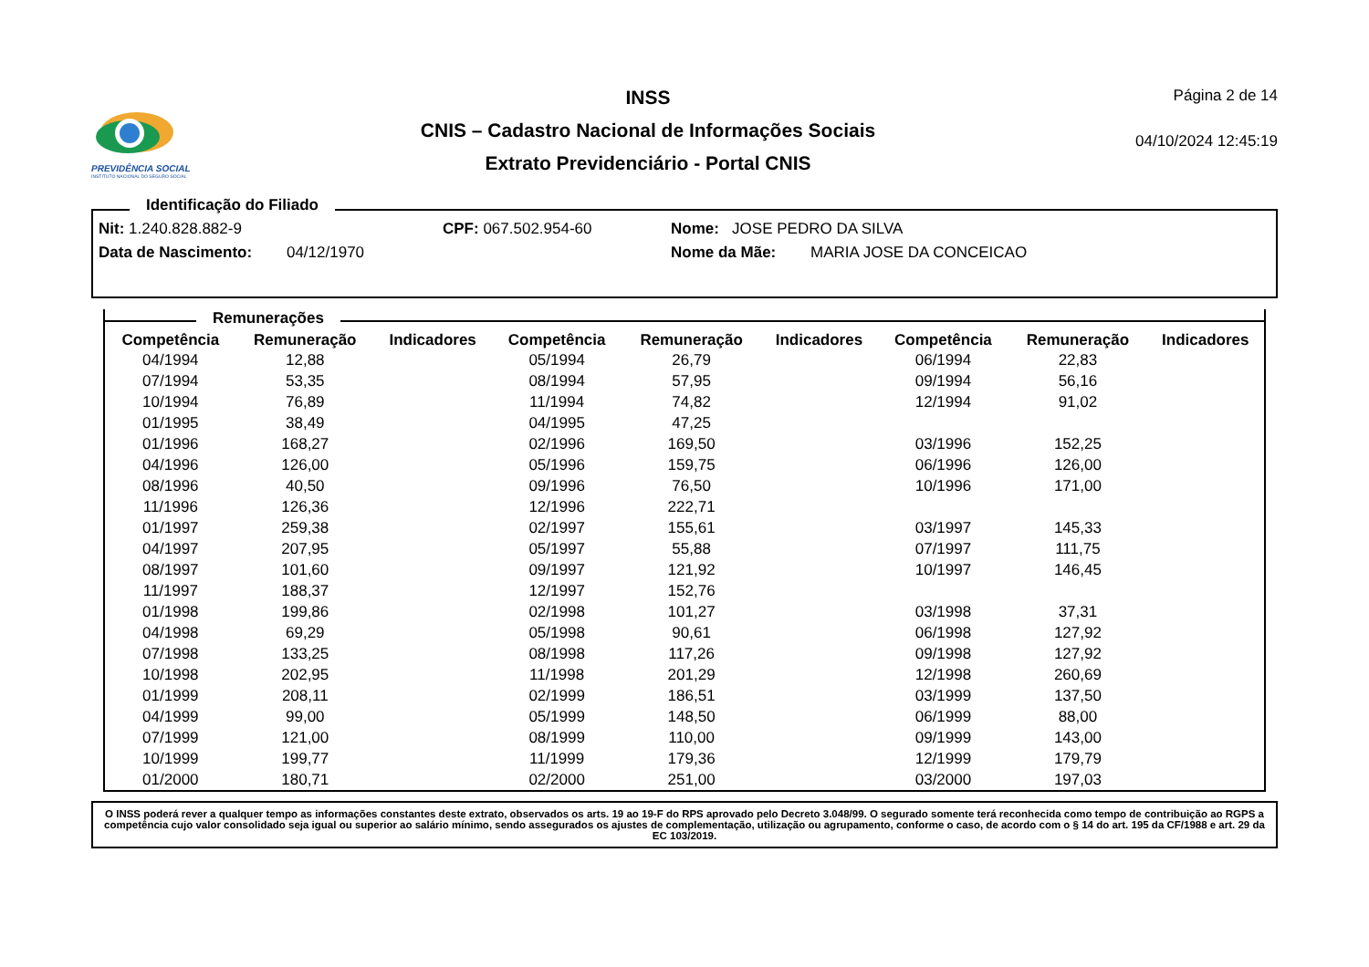PREVIDÊNCIA SOCIAL
INSTITUTO NACIONAL DO SEGURO SOCIAL
INSS
CNIS – Cadastro Nacional de Informações Sociais
Extrato Previdenciário - Portal CNIS
Página 2 de 14
04/10/2024 12:45:19
Identificação do Filiado
Nit: 1.240.828.882-9 CPF: 067.502.954-60 Nome: JOSE PEDRO DA SILVA
Data de Nascimento: 04/12/1970 Nome da Mãe: MARIA JOSE DA CONCEICAO
Remunerações
| Competência | Remuneração | Indicadores | Competência | Remuneração | Indicadores | Competência | Remuneração | Indicadores |
| --- | --- | --- | --- | --- | --- | --- | --- | --- |
| 04/1994 | 12,88 | | 05/1994 | 26,79 | | 06/1994 | 22,83 | |
| 07/1994 | 53,35 | | 08/1994 | 57,95 | | 09/1994 | 56,16 | |
| 10/1994 | 76,89 | | 11/1994 | 74,82 | | 12/1994 | 91,02 | |
| 01/1995 | 38,49 | | 04/1995 | 47,25 | | | | |
| 01/1996 | 168,27 | | 02/1996 | 169,50 | | 03/1996 | 152,25 | |
| 04/1996 | 126,00 | | 05/1996 | 159,75 | | 06/1996 | 126,00 | |
| 08/1996 | 40,50 | | 09/1996 | 76,50 | | 10/1996 | 171,00 | |
| 11/1996 | 126,36 | | 12/1996 | 222,71 | | | | |
| 01/1997 | 259,38 | | 02/1997 | 155,61 | | 03/1997 | 145,33 | |
| 04/1997 | 207,95 | | 05/1997 | 55,88 | | 07/1997 | 111,75 | |
| 08/1997 | 101,60 | | 09/1997 | 121,92 | | 10/1997 | 146,45 | |
| 11/1997 | 188,37 | | 12/1997 | 152,76 | | | | |
| 01/1998 | 199,86 | | 02/1998 | 101,27 | | 03/1998 | 37,31 | |
| 04/1998 | 69,29 | | 05/1998 | 90,61 | | 06/1998 | 127,92 | |
| 07/1998 | 133,25 | | 08/1998 | 117,26 | | 09/1998 | 127,92 | |
| 10/1998 | 202,95 | | 11/1998 | 201,29 | | 12/1998 | 260,69 | |
| 01/1999 | 208,11 | | 02/1999 | 186,51 | | 03/1999 | 137,50 | |
| 04/1999 | 99,00 | | 05/1999 | 148,50 | | 06/1999 | 88,00 | |
| 07/1999 | 121,00 | | 08/1999 | 110,00 | | 09/1999 | 143,00 | |
| 10/1999 | 199,77 | | 11/1999 | 179,36 | | 12/1999 | 179,79 | |
| 01/2000 | 180,71 | | 02/2000 | 251,00 | | 03/2000 | 197,03 | |
O INSS poderá rever a qualquer tempo as informações constantes deste extrato, observados os arts. 19 ao 19-F do RPS aprovado pelo Decreto 3.048/99. O segurado somente terá reconhecida como tempo de contribuição ao RGPS a competência cujo valor consolidado seja igual ou superior ao salário mínimo, sendo assegurados os ajustes de complementação, utilização ou agrupamento, conforme o caso, de acordo com o § 14 do art. 195 da CF/1988 e art. 29 da EC 103/2019.